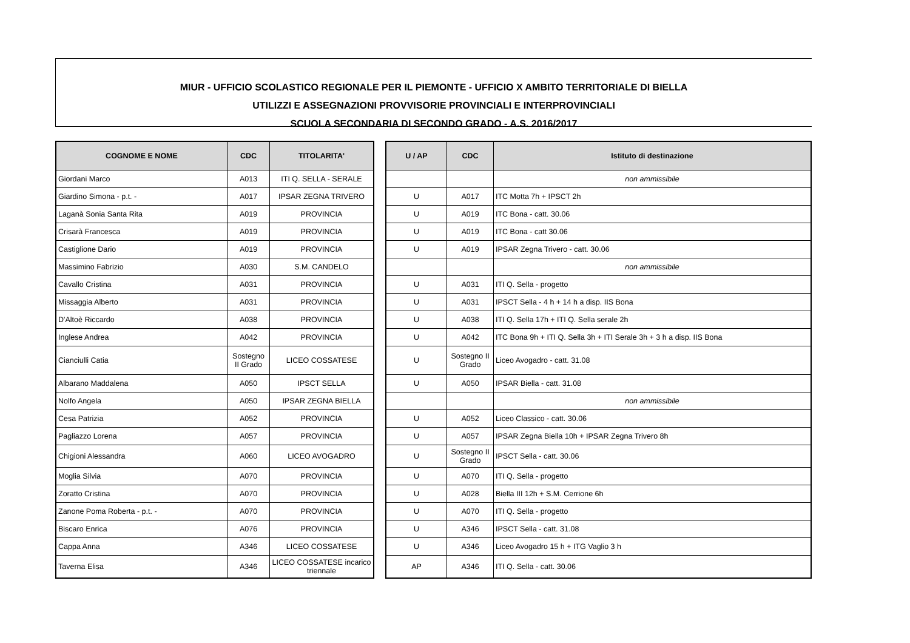MIUR - UFFICIO SCOLASTICO REGIONALE PER IL PIEMONTE - UFFICIO X AMBITO TERRITORIALE DI BIELLA
UTILIZZI E ASSEGNAZIONI PROVVISORIE PROVINCIALI E INTERPROVINCIALI
SCUOLA SECONDARIA DI SECONDO GRADO - A.S. 2016/2017
| COGNOME E NOME | CDC | TITOLARITA' |
| --- | --- | --- |
| Giordani Marco | A013 | ITI Q. SELLA - SERALE |
| Giardino Simona - p.t. - | A017 | IPSAR ZEGNA TRIVERO |
| Laganà Sonia Santa Rita | A019 | PROVINCIA |
| Crisarà Francesca | A019 | PROVINCIA |
| Castiglione Dario | A019 | PROVINCIA |
| Massimino Fabrizio | A030 | S.M. CANDELO |
| Cavallo Cristina | A031 | PROVINCIA |
| Missaggia Alberto | A031 | PROVINCIA |
| D'Altoè Riccardo | A038 | PROVINCIA |
| Inglese Andrea | A042 | PROVINCIA |
| Cianciulli Catia | Sostegno II Grado | LICEO COSSATESE |
| Albarano Maddalena | A050 | IPSCT SELLA |
| Nolfo Angela | A050 | IPSAR ZEGNA BIELLA |
| Cesa Patrizia | A052 | PROVINCIA |
| Pagliazzo Lorena | A057 | PROVINCIA |
| Chigioni Alessandra | A060 | LICEO AVOGADRO |
| Moglia Silvia | A070 | PROVINCIA |
| Zoratto Cristina | A070 | PROVINCIA |
| Zanone Poma Roberta - p.t. - | A070 | PROVINCIA |
| Biscaro Enrica | A076 | PROVINCIA |
| Cappa Anna | A346 | LICEO COSSATESE |
| Taverna Elisa | A346 | LICEO COSSATESE incarico triennale |
| U / AP | CDC | Istituto di destinazione |
| --- | --- | --- |
| | | non ammissibile |
| U | A017 | ITC Motta 7h + IPSCT 2h |
| U | A019 | ITC Bona - catt. 30.06 |
| U | A019 | ITC Bona - catt 30.06 |
| U | A019 | IPSAR Zegna Trivero - catt. 30.06 |
| | | non ammissibile |
| U | A031 | ITI Q. Sella - progetto |
| U | A031 | IPSCT Sella - 4 h + 14 h a disp. IIS Bona |
| U | A038 | ITI Q. Sella 17h + ITI Q. Sella serale 2h |
| U | A042 | ITC Bona 9h + ITI Q. Sella 3h + ITI Serale 3h + 3 h a disp. IIS Bona |
| U | Sostegno II Grado | Liceo Avogadro - catt. 31.08 |
| U | A050 | IPSAR Biella - catt. 31.08 |
| | | non ammissibile |
| U | A052 | Liceo Classico - catt. 30.06 |
| U | A057 | IPSAR Zegna Biella 10h + IPSAR Zegna Trivero 8h |
| U | Sostegno II Grado | IPSCT Sella - catt. 30.06 |
| U | A070 | ITI Q. Sella - progetto |
| U | A028 | Biella III 12h + S.M. Cerrione 6h |
| U | A070 | ITI Q. Sella - progetto |
| U | A346 | IPSCT Sella - catt. 31.08 |
| U | A346 | Liceo Avogadro 15 h + ITG Vaglio 3 h |
| AP | A346 | ITI Q. Sella - catt. 30.06 |